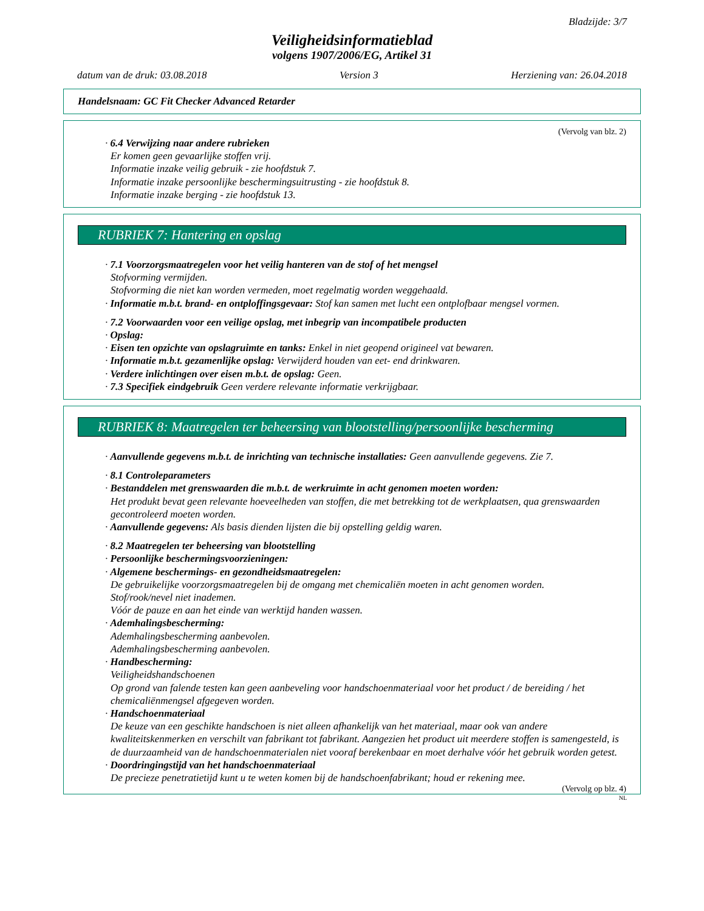Bladzijde: 3/7
Veiligheidsinformatieblad
volgens 1907/2006/EG, Artikel 31
datum van de druk: 03.08.2018 Version 3 Herziening van: 26.04.2018
Handelsnaam: GC Fit Checker Advanced Retarder
(Vervolg van blz. 2)
· 6.4 Verwijzing naar andere rubrieken
Er komen geen gevaarlijke stoffen vrij.
Informatie inzake veilig gebruik - zie hoofdstuk 7.
Informatie inzake persoonlijke beschermingsuitrusting - zie hoofdstuk 8.
Informatie inzake berging - zie hoofdstuk 13.
RUBRIEK 7: Hantering en opslag
· 7.1 Voorzorgsmaatregelen voor het veilig hanteren van de stof of het mengsel
Stofvorming vermijden.
Stofvorming die niet kan worden vermeden, moet regelmatig worden weggehaald.
· Informatie m.b.t. brand- en ontploffingsgevaar: Stof kan samen met lucht een ontplofbaar mengsel vormen.
· 7.2 Voorwaarden voor een veilige opslag, met inbegrip van incompatibele producten
· Opslag:
· Eisen ten opzichte van opslagruimte en tanks: Enkel in niet geopend origineel vat bewaren.
· Informatie m.b.t. gezamenlijke opslag: Verwijderd houden van eet- end drinkwaren.
· Verdere inlichtingen over eisen m.b.t. de opslag: Geen.
· 7.3 Specifiek eindgebruik Geen verdere relevante informatie verkrijgbaar.
RUBRIEK 8: Maatregelen ter beheersing van blootstelling/persoonlijke bescherming
· Aanvullende gegevens m.b.t. de inrichting van technische installaties: Geen aanvullende gegevens. Zie 7.
· 8.1 Controleparameters
· Bestanddelen met grenswaarden die m.b.t. de werkruimte in acht genomen moeten worden:
Het produkt bevat geen relevante hoeveelheden van stoffen, die met betrekking tot de werkplaatsen, qua grenswaarden gecontroleerd moeten worden.
· Aanvullende gegevens: Als basis dienden lijsten die bij opstelling geldig waren.
· 8.2 Maatregelen ter beheersing van blootstelling
· Persoonlijke beschermingsvoorzieningen:
· Algemene beschermings- en gezondheidsmaatregelen:
De gebruikelijke voorzorgsmaatregelen bij de omgang met chemicaliën moeten in acht genomen worden.
Stof/rook/nevel niet inademen.
Vóór de pauze en aan het einde van werktijd handen wassen.
· Ademhalingsbescherming:
Ademhalingsbescherming aanbevolen.
Ademhalingsbescherming aanbevolen.
· Handbescherming:
Veiligheidshandschoenen
Op grond van falende testen kan geen aanbeveling voor handschoenmateriaal voor het product / de bereiding / het chemicaliënmengsel afgegeven worden.
· Handschoenmateriaal
De keuze van een geschikte handschoen is niet alleen afhankelijk van het materiaal, maar ook van andere kwaliteitskenmerken en verschilt van fabrikant tot fabrikant. Aangezien het product uit meerdere stoffen is samengesteld, is de duurzaamheid van de handschoenmaterialen niet vooraf berekenbaar en moet derhalve vóór het gebruik worden getest.
· Doordringingstijd van het handschoenmateriaal
De precieze penetratietijd kunt u te weten komen bij de handschoenfabrikant; houd er rekening mee.
(Vervolg op blz. 4)
NL